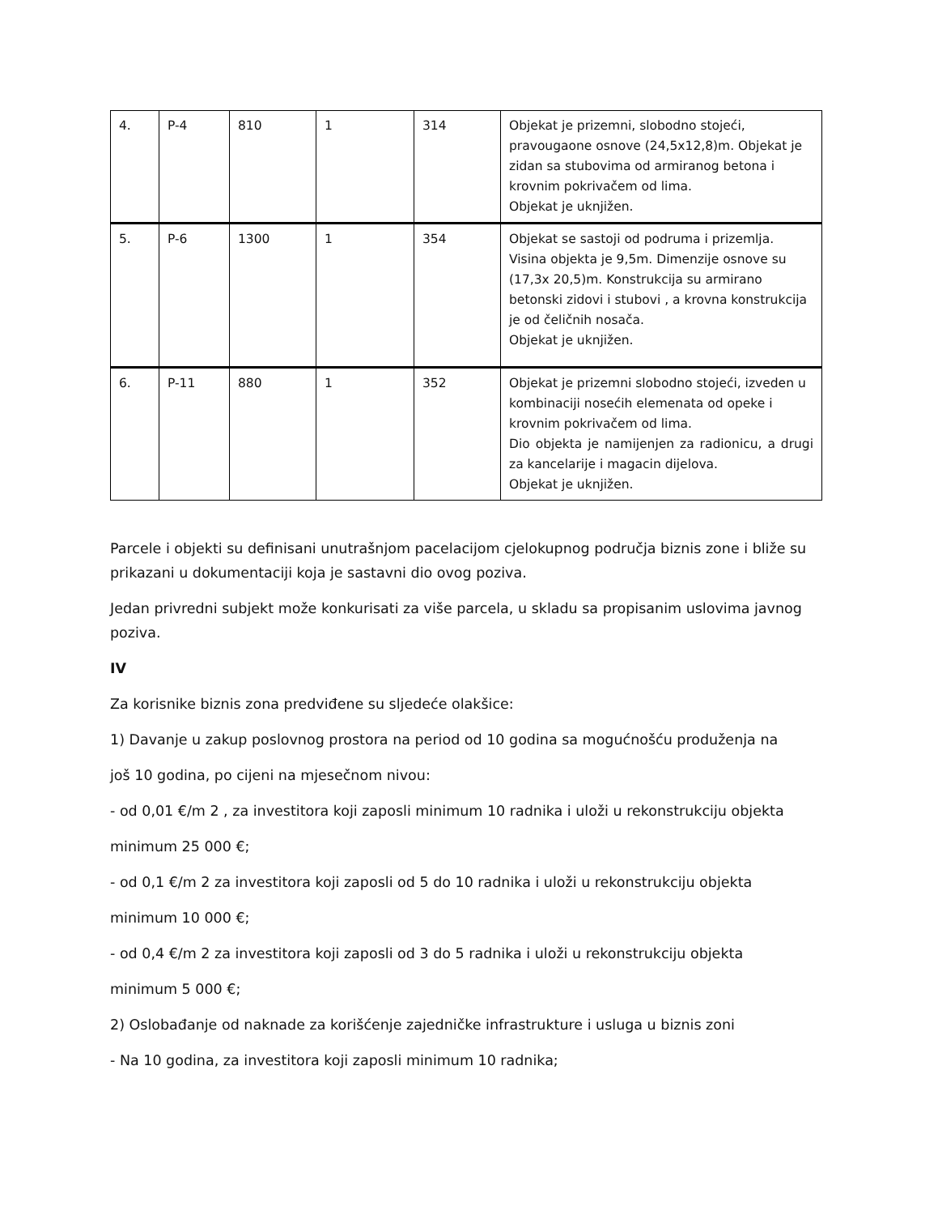| 4. | P-4 | 810 | 1 | 314 | Objekat je prizemni, slobodno stojeći, pravougaone osnove (24,5x12,8)m. Objekat je zidan sa stubovima od armiranog betona i krovnim pokrivačem od lima. Objekat je uknjižen. |
| 5. | P-6 | 1300 | 1 | 354 | Objekat se sastoji od podruma i prizemlja. Visina objekta je 9,5m. Dimenzije osnove su (17,3x 20,5)m. Konstrukcija su armirano betonski zidovi i stubovi , a krovna konstrukcija je od čeličnih nosača. Objekat je uknjižen. |
| 6. | P-11 | 880 | 1 | 352 | Objekat je prizemni slobodno stojeći, izveden u kombinaciji nosećih elemenata od opeke i krovnim pokrivačem od lima. Dio objekta je namijenjen za radionicu, a drugi za kancelarije i magacin dijelova. Objekat je uknjižen. |
Parcele i objekti su definisani unutrašnjom pacelacijom cjelokupnog područja biznis zone i bliže su prikazani u dokumentaciji koja je sastavni dio ovog poziva.
Jedan privredni subjekt može konkurisati za više parcela, u skladu sa propisanim uslovima javnog poziva.
IV
Za korisnike biznis zona predviđene su sljedeće olakšice:
1) Davanje u zakup poslovnog prostora na period od 10 godina sa mogućnošću produženja na
još 10 godina, po cijeni na mjesečnom nivou:
- od 0,01 €/m 2 , za investitora koji zaposli minimum 10 radnika i uloži u rekonstrukciju objekta
minimum 25 000 €;
- od 0,1 €/m 2 za investitora koji zaposli od 5 do 10 radnika i uloži u rekonstrukciju objekta
minimum 10 000 €;
- od 0,4 €/m 2 za investitora koji zaposli od 3 do 5 radnika i uloži u rekonstrukciju objekta
minimum 5 000 €;
2) Oslobađanje od naknade za korišćenje zajedničke infrastrukture i usluga u biznis zoni
- Na 10 godina, za investitora koji zaposli minimum 10 radnika;